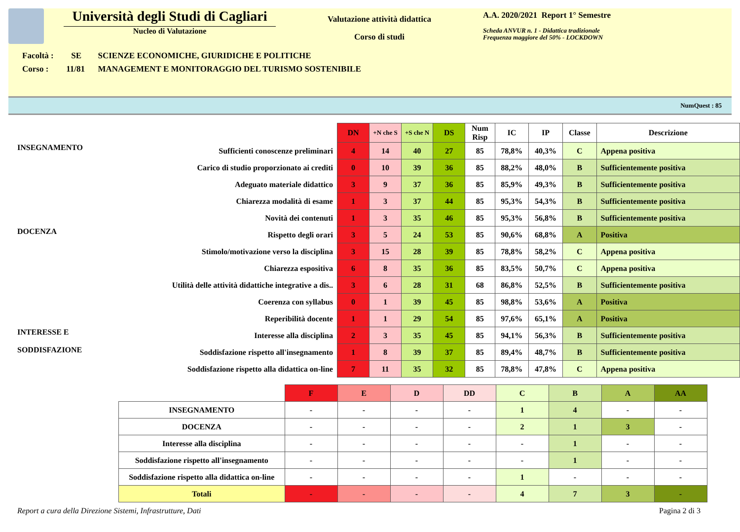Università degli Studi di Cagliari
Nucleo di Valutazione
Valutazione attività didattica
Corso di studi
A.A. 2020/2021 Report 1° Semestre
Scheda ANVUR n. 1 - Didattica tradizionale
Frequenza maggiore del 50% - LOCKDOWN
Facoltà : SE SCIENZE ECONOMICHE, GIURIDICHE E POLITICHE
Corso : 11/81 MANAGEMENT E MONITORAGGIO DEL TURISMO SOSTENIBILE
NumQuest : 85
| | | DN | +N che S | +S che N | DS | Num Risp | IC | IP | Classe | Descrizione |
| INSEGNAMENTO | Sufficienti conoscenze preliminari | 4 | 14 | 40 | 27 | 85 | 78,8% | 40,3% | C | Appena positiva |
| | Carico di studio proporzionato ai crediti | 0 | 10 | 39 | 36 | 85 | 88,2% | 48,0% | B | Sufficientemente positiva |
| | Adeguato materiale didattico | 3 | 9 | 37 | 36 | 85 | 85,9% | 49,3% | B | Sufficientemente positiva |
| | Chiarezza modalità di esame | 1 | 3 | 37 | 44 | 85 | 95,3% | 54,3% | B | Sufficientemente positiva |
| | Novità dei contenuti | 1 | 3 | 35 | 46 | 85 | 95,3% | 56,8% | B | Sufficientemente positiva |
| DOCENZA | Rispetto degli orari | 3 | 5 | 24 | 53 | 85 | 90,6% | 68,8% | A | Positiva |
| | Stimolo/motivazione verso la disciplina | 3 | 15 | 28 | 39 | 85 | 78,8% | 58,2% | C | Appena positiva |
| | Chiarezza espositiva | 6 | 8 | 35 | 36 | 85 | 83,5% | 50,7% | C | Appena positiva |
| | Utilità delle attività didattiche integrative a dis.. | 3 | 6 | 28 | 31 | 68 | 86,8% | 52,5% | B | Sufficientemente positiva |
| | Coerenza con syllabus | 0 | 1 | 39 | 45 | 85 | 98,8% | 53,6% | A | Positiva |
| | Reperibilità docente | 1 | 1 | 29 | 54 | 85 | 97,6% | 65,1% | A | Positiva |
| INTERESSE E SODDISFAZIONE | Interesse alla disciplina | 2 | 3 | 35 | 45 | 85 | 94,1% | 56,3% | B | Sufficientemente positiva |
| | Soddisfazione rispetto all'insegnamento | 1 | 8 | 39 | 37 | 85 | 89,4% | 48,7% | B | Sufficientemente positiva |
| | Soddisfazione rispetto alla didattica on-line | 7 | 11 | 35 | 32 | 85 | 78,8% | 47,8% | C | Appena positiva |
| | F | E | D | DD | C | B | A | AA |
| --- | --- | --- | --- | --- | --- | --- | --- | --- |
| INSEGNAMENTO | - | - | - | - | 1 | 4 | - | - |
| DOCENZA | - | - | - | - | 2 | 1 | 3 | - |
| Interesse alla disciplina | - | - | - | - | - | 1 | - | - |
| Soddisfazione rispetto all'insegnamento | - | - | - | - | - | 1 | - | - |
| Soddisfazione rispetto alla didattica on-line | - | - | - | - | 1 | - | - | - |
| Totali | - | - | - | - | 4 | 7 | 3 | - |
Report a cura della Direzione Sistemi, Infrastrutture, Dati Pagina 2 di 3